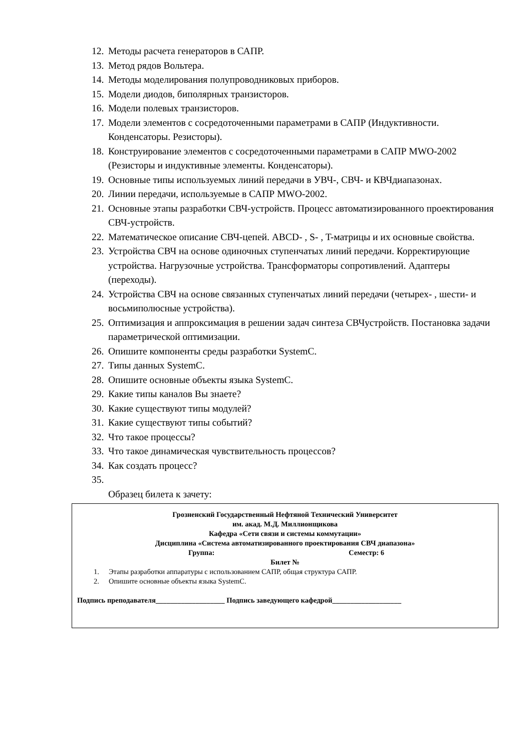12. Методы расчета генераторов в САПР.
13. Метод рядов Вольтера.
14. Методы моделирования полупроводниковых приборов.
15. Модели диодов, биполярных транзисторов.
16. Модели полевых транзисторов.
17. Модели элементов с сосредоточенными параметрами в САПР (Индуктивности. Конденсаторы. Резисторы).
18. Конструирование элементов с сосредоточенными параметрами в САПР MWO-2002 (Резисторы и индуктивные элементы. Конденсаторы).
19. Основные типы используемых линий передачи в УВЧ-, СВЧ- и КВЧдиапазонах.
20. Линии передачи, используемые в САПР MWO-2002.
21. Основные этапы разработки СВЧ-устройств. Процесс автоматизированного проектирования СВЧ-устройств.
22. Математическое описание СВЧ-цепей. ABCD- , S- , T-матрицы и их основные свойства.
23. Устройства СВЧ на основе одиночных ступенчатых линий передачи. Корректирующие устройства. Нагрузочные устройства. Трансформаторы сопротивлений. Адаптеры (переходы).
24. Устройства СВЧ на основе связанных ступенчатых линий передачи (четырех- , шести- и восьмиполюсные устройства).
25. Оптимизация и аппроксимация в решении задач синтеза СВЧустройств. Постановка задачи параметрической оптимизации.
26. Опишите компоненты среды разработки SystemC.
27. Типы данных SystemC.
28. Опишите основные объекты языка SystemC.
29. Какие типы каналов Вы знаете?
30. Какие существуют типы модулей?
31. Какие существуют типы событий?
32. Что такое процессы?
33. Что такое динамическая чувствительность процессов?
34. Как создать процесс?
35.
Образец билета к зачету:
Грозненский Государственный Нефтяной Технический Университет
им. акад. М.Д. Миллионщикова
Кафедра «Сети связи и системы коммутации»
Дисциплина «Система автоматизированного проектирования СВЧ диапазона»
Группа: Семестр: 6
Билет №
1. Этапы разработки аппаратуры с использованием САПР, общая структура САПР.
2. Опишите основные объекты языка SystemC.
Подпись преподавателя___________________ Подпись заведующего кафедрой___________________